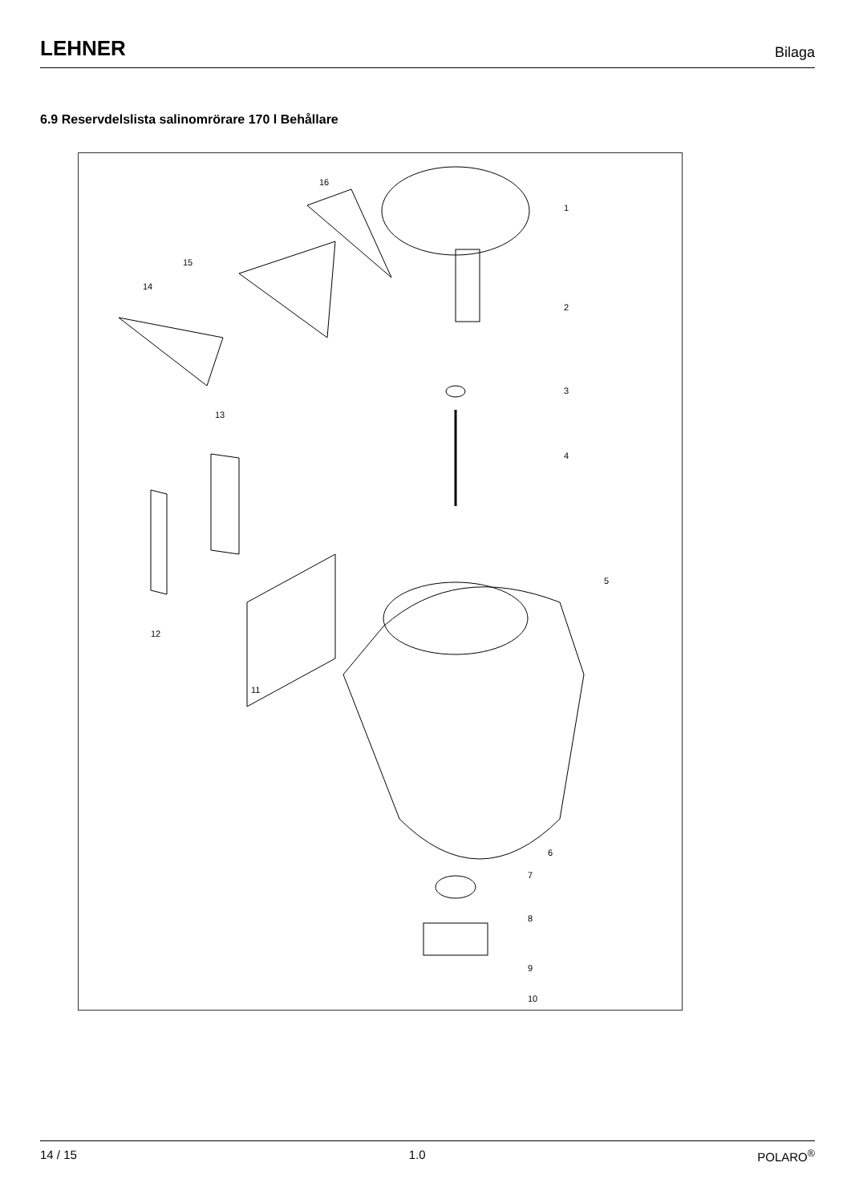LEHNER Bilaga
6.9 Reservdelslista salinomrörare 170 l Behållare
1
2
3
4
5
6
7
8
9
10
11
12
13
14
15
16
14 / 15 1.0 POLARO<sup>®</sup>